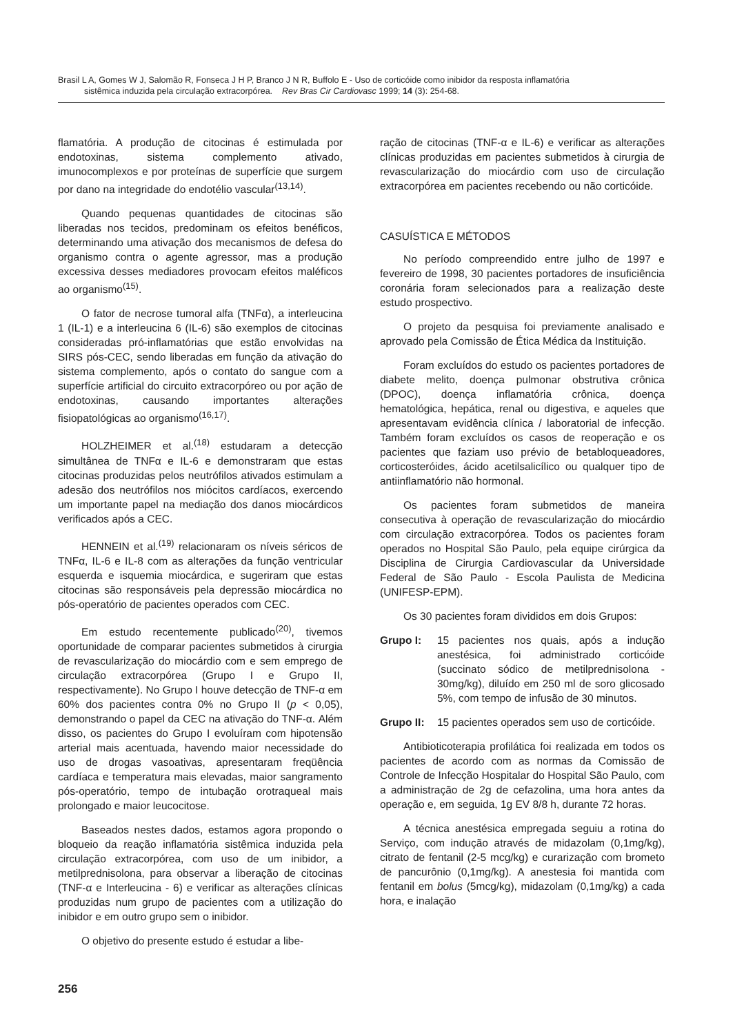Brasil L A, Gomes W J, Salomão R, Fonseca J H P, Branco J N R, Buffolo E - Uso de corticóide como inibidor da resposta inflamatória
sistêmica induzida pela circulação extracorpórea. Rev Bras Cir Cardiovasc 1999; 14 (3): 254-68.
flamatória. A produção de citocinas é estimulada por endotoxinas, sistema complemento ativado, imunocomplexos e por proteínas de superfície que surgem por dano na integridade do endotélio vascular<sup>(13,14)</sup>.
Quando pequenas quantidades de citocinas são liberadas nos tecidos, predominam os efeitos benéficos, determinando uma ativação dos mecanismos de defesa do organismo contra o agente agressor, mas a produção excessiva desses mediadores provocam efeitos maléficos ao organismo<sup>(15)</sup>.
O fator de necrose tumoral alfa (TNFα), a interleucina 1 (IL-1) e a interleucina 6 (IL-6) são exemplos de citocinas consideradas pró-inflamatórias que estão envolvidas na SIRS pós-CEC, sendo liberadas em função da ativação do sistema complemento, após o contato do sangue com a superfície artificial do circuito extracorpóreo ou por ação de endotoxinas, causando importantes alterações fisiopatológicas ao organismo<sup>(16,17)</sup>.
HOLZHEIMER et al.<sup>(18)</sup> estudaram a detecção simultânea de TNFα e IL-6 e demonstraram que estas citocinas produzidas pelos neutrófilos ativados estimulam a adesão dos neutrófilos nos miócitos cardíacos, exercendo um importante papel na mediação dos danos miocárdicos verificados após a CEC.
HENNEIN et al.<sup>(19)</sup> relacionaram os níveis séricos de TNFα, IL-6 e IL-8 com as alterações da função ventricular esquerda e isquemia miocárdica, e sugeriram que estas citocinas são responsáveis pela depressão miocárdica no pós-operatório de pacientes operados com CEC.
Em estudo recentemente publicado<sup>(20)</sup>, tivemos oportunidade de comparar pacientes submetidos à cirurgia de revascularização do miocárdio com e sem emprego de circulação extracorpórea (Grupo I e Grupo II, respectivamente). No Grupo I houve detecção de TNF-α em 60% dos pacientes contra 0% no Grupo II (p < 0,05), demonstrando o papel da CEC na ativação do TNF-α. Além disso, os pacientes do Grupo I evoluíram com hipotensão arterial mais acentuada, havendo maior necessidade do uso de drogas vasoativas, apresentaram freqüência cardíaca e temperatura mais elevadas, maior sangramento pós-operatório, tempo de intubação orotraqueal mais prolongado e maior leucocitose.
Baseados nestes dados, estamos agora propondo o bloqueio da reação inflamatória sistêmica induzida pela circulação extracorpórea, com uso de um inibidor, a metilprednisolona, para observar a liberação de citocinas (TNF-α e Interleucina - 6) e verificar as alterações clínicas produzidas num grupo de pacientes com a utilização do inibidor e em outro grupo sem o inibidor.
O objetivo do presente estudo é estudar a libe-
ração de citocinas (TNF-α e IL-6) e verificar as alterações clínicas produzidas em pacientes submetidos à cirurgia de revascularização do miocárdio com uso de circulação extracorpórea em pacientes recebendo ou não corticóide.
CASUÍSTICA E MÉTODOS
No período compreendido entre julho de 1997 e fevereiro de 1998, 30 pacientes portadores de insuficiência coronária foram selecionados para a realização deste estudo prospectivo.
O projeto da pesquisa foi previamente analisado e aprovado pela Comissão de Ética Médica da Instituição.
Foram excluídos do estudo os pacientes portadores de diabete melito, doença pulmonar obstrutiva crônica (DPOC), doença inflamatória crônica, doença hematológica, hepática, renal ou digestiva, e aqueles que apresentavam evidência clínica / laboratorial de infecção. Também foram excluídos os casos de reoperação e os pacientes que faziam uso prévio de betabloqueadores, corticosteróides, ácido acetilsalicílico ou qualquer tipo de antiinflamatório não hormonal.
Os pacientes foram submetidos de maneira consecutiva à operação de revascularização do miocárdio com circulação extracorpórea. Todos os pacientes foram operados no Hospital São Paulo, pela equipe cirúrgica da Disciplina de Cirurgia Cardiovascular da Universidade Federal de São Paulo - Escola Paulista de Medicina (UNIFESP-EPM).
Os 30 pacientes foram divididos em dois Grupos:
Grupo I: 15 pacientes nos quais, após a indução anestésica, foi administrado corticóide (succinato sódico de metilprednisolona - 30mg/kg), diluído em 250 ml de soro glicosado 5%, com tempo de infusão de 30 minutos.
Grupo II: 15 pacientes operados sem uso de corticóide.
Antibioticoterapia profilática foi realizada em todos os pacientes de acordo com as normas da Comissão de Controle de Infecção Hospitalar do Hospital São Paulo, com a administração de 2g de cefazolina, uma hora antes da operação e, em seguida, 1g EV 8/8 h, durante 72 horas.
A técnica anestésica empregada seguiu a rotina do Serviço, com indução através de midazolam (0,1mg/kg), citrato de fentanil (2-5 mcg/kg) e curarização com brometo de pancurônio (0,1mg/kg). A anestesia foi mantida com fentanil em bolus (5mcg/kg), midazolam (0,1mg/kg) a cada hora, e inalação
256